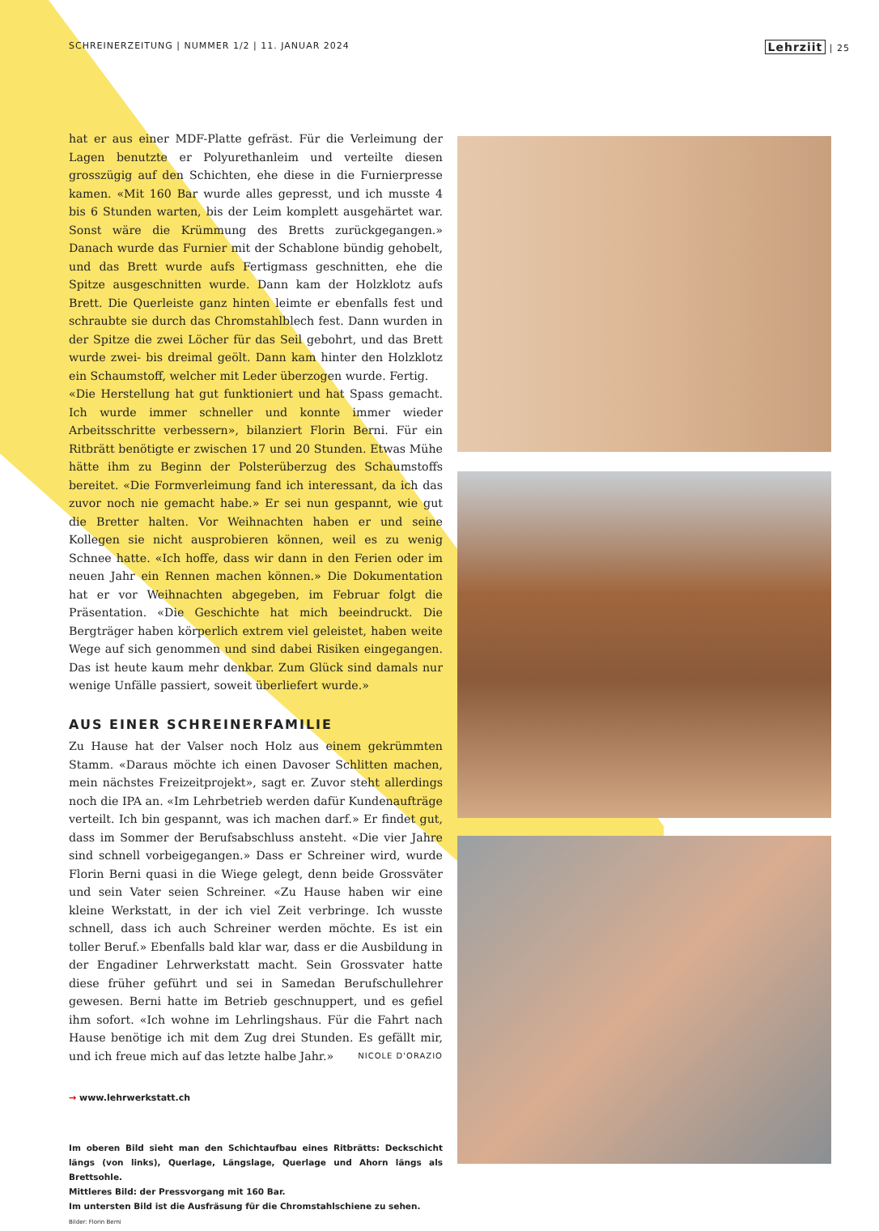SCHREINERZEITUNG | NUMMER 1/2 | 11. JANUAR 2024 Lehrziit | 25
hat er aus einer MDF-Platte gefräst. Für die Verleimung der Lagen benutzte er Polyurethanleim und verteilte diesen grosszügig auf den Schichten, ehe diese in die Furnierpresse kamen. «Mit 160 Bar wurde alles gepresst, und ich musste 4 bis 6 Stunden warten, bis der Leim komplett ausgehärtet war. Sonst wäre die Krümmung des Bretts zurückgegangen.» Danach wurde das Furnier mit der Schablone bündig gehobelt, und das Brett wurde aufs Fertigmass geschnitten, ehe die Spitze ausgeschnitten wurde. Dann kam der Holzklotz aufs Brett. Die Querleiste ganz hinten leimte er ebenfalls fest und schraubte sie durch das Chromstahlblech fest. Dann wurden in der Spitze die zwei Löcher für das Seil gebohrt, und das Brett wurde zwei- bis dreimal geölt. Dann kam hinter den Holzklotz ein Schaumstoff, welcher mit Leder überzogen wurde. Fertig.
«Die Herstellung hat gut funktioniert und hat Spass gemacht. Ich wurde immer schneller und konnte immer wieder Arbeitsschritte verbessern», bilanziert Florin Berni. Für ein Ritbrätt benötigte er zwischen 17 und 20 Stunden. Etwas Mühe hätte ihm zu Beginn der Polsterüberzug des Schaumstoffs bereitet. «Die Formverleimung fand ich interessant, da ich das zuvor noch nie gemacht habe.» Er sei nun gespannt, wie gut die Bretter halten. Vor Weihnachten haben er und seine Kollegen sie nicht ausprobieren können, weil es zu wenig Schnee hatte. «Ich hoffe, dass wir dann in den Ferien oder im neuen Jahr ein Rennen machen können.» Die Dokumentation hat er vor Weihnachten abgegeben, im Februar folgt die Präsentation. «Die Geschichte hat mich beeindruckt. Die Bergträger haben körperlich extrem viel geleistet, haben weite Wege auf sich genommen und sind dabei Risiken eingegangen. Das ist heute kaum mehr denkbar. Zum Glück sind damals nur wenige Unfälle passiert, soweit überliefert wurde.»
AUS EINER SCHREINERFAMILIE
Zu Hause hat der Valser noch Holz aus einem gekrümmten Stamm. «Daraus möchte ich einen Davoser Schlitten machen, mein nächstes Freizeitprojekt», sagt er. Zuvor steht allerdings noch die IPA an. «Im Lehrbetrieb werden dafür Kundenaufträge verteilt. Ich bin gespannt, was ich machen darf.» Er findet gut, dass im Sommer der Berufsabschluss ansteht. «Die vier Jahre sind schnell vorbeigegangen.» Dass er Schreiner wird, wurde Florin Berni quasi in die Wiege gelegt, denn beide Grossväter und sein Vater seien Schreiner. «Zu Hause haben wir eine kleine Werkstatt, in der ich viel Zeit verbringe. Ich wusste schnell, dass ich auch Schreiner werden möchte. Es ist ein toller Beruf.» Ebenfalls bald klar war, dass er die Ausbildung in der Engadiner Lehrwerkstatt macht. Sein Grossvater hatte diese früher geführt und sei in Samedan Berufschullehrer gewesen. Berni hatte im Betrieb geschnuppert, und es gefiel ihm sofort. «Ich wohne im Lehrlingshaus. Für die Fahrt nach Hause benötige ich mit dem Zug drei Stunden. Es gefällt mir, und ich freue mich auf das letzte halbe Jahr.» NICOLE D'ORAZIO
→ www.lehrwerkstatt.ch
Im oberen Bild sieht man den Schichtaufbau eines Ritbrätts: Deckschicht längs (von links), Querlage, Längslage, Querlage und Ahorn längs als Brettsohle.
Mittleres Bild: der Pressvorgang mit 160 Bar.
Im untersten Bild ist die Ausfräsung für die Chromstahlschiene zu sehen.
Bilder: Florin Berni